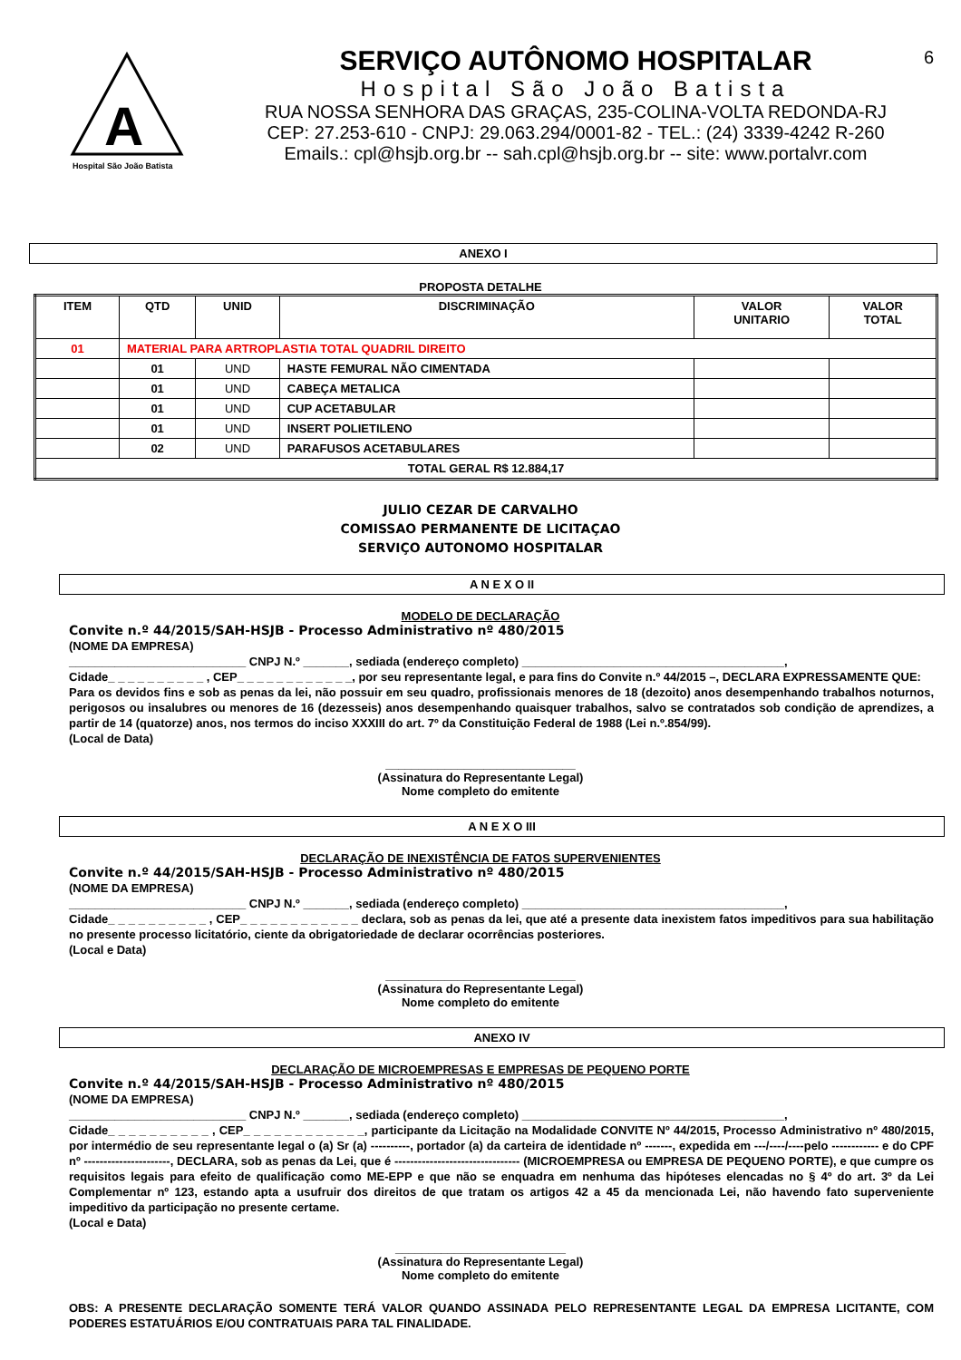A
Hospital São João Batista
SERVIÇO AUTÔNOMO HOSPITALAR
Hospital São João Batista
RUA NOSSA SENHORA DAS GRAÇAS, 235-COLINA-VOLTA REDONDA-RJ
CEP: 27.253-610 - CNPJ: 29.063.294/0001-82 - TEL.: (24) 3339-4242 R-260
Emails.: cpl@hsjb.org.br -- sah.cpl@hsjb.org.br -- site: www.portalvr.com
6
ANEXO I
PROPOSTA DETALHE
| ITEM | QTD | UNID | DISCRIMINAÇÃO | VALOR UNITARIO | VALOR TOTAL |
| --- | --- | --- | --- | --- | --- |
| 01 | MATERIAL PARA ARTROPLASTIA TOTAL QUADRIL DIREITO | | | | |
| | 01 | UND | HASTE FEMURAL NÃO CIMENTADA | | |
| | 01 | UND | CABEÇA METALICA | | |
| | 01 | UND | CUP ACETABULAR | | |
| | 01 | UND | INSERT POLIETILENO | | |
| | 02 | UND | PARAFUSOS ACETABULARES | | |
| TOTAL GERAL R$ 12.884,17 | | | | | |
JULIO CEZAR DE CARVALHO
COMISSAO PERMANENTE DE LICITAÇAO
SERVIÇO AUTONOMO HOSPITALAR
A N E X O II
MODELO DE DECLARAÇÃO
Convite n.º 44/2015/SAH-HSJB - Processo Administrativo nº 480/2015
(NOME DA EMPRESA)
___________________________ CNPJ N.º _______, sediada (endereço completo) ________________________________________,
Cidade_ _ _ _ _ _ _ _ _ _ , CEP_ _ _ _ _ _ _ _ _ _ _ _, por seu representante legal, e para fins do Convite n.º 44/2015 –, DECLARA EXPRESSAMENTE QUE:
Para os devidos fins e sob as penas da lei, não possuir em seu quadro, profissionais menores de 18 (dezoito) anos desempenhando trabalhos noturnos, perigosos ou insalubres ou menores de 16 (dezesseis) anos desempenhando quaisquer trabalhos, salvo se contratados sob condição de aprendizes, a partir de 14 (quatorze) anos, nos termos do inciso XXXIII do art. 7º da Constituição Federal de 1988 (Lei n.º.854/99).
(Local de Data)
_____________________________
(Assinatura do Representante Legal)
Nome completo do emitente
A N E X O III
DECLARAÇÃO DE INEXISTÊNCIA DE FATOS SUPERVENIENTES
Convite n.º 44/2015/SAH-HSJB - Processo Administrativo nº 480/2015
(NOME DA EMPRESA)
___________________________ CNPJ N.º _______, sediada (endereço completo) ________________________________________,
Cidade_ _ _ _ _ _ _ _ _ _ , CEP_ _ _ _ _ _ _ _ _ _ _ _ declara, sob as penas da lei, que até a presente data inexistem fatos impeditivos para sua habilitação no presente processo licitatório, ciente da obrigatoriedade de declarar ocorrências posteriores.
(Local e Data)
_____________________________
(Assinatura do Representante Legal)
Nome completo do emitente
ANEXO IV
DECLARAÇÃO DE MICROEMPRESAS E EMPRESAS DE PEQUENO PORTE
Convite n.º 44/2015/SAH-HSJB - Processo Administrativo nº 480/2015
(NOME DA EMPRESA)
___________________________ CNPJ N.º _______, sediada (endereço completo) ________________________________________,
Cidade_ _ _ _ _ _ _ _ _ _ , CEP_ _ _ _ _ _ _ _ _ _ _ _, participante da Licitação na Modalidade CONVITE Nº 44/2015, Processo Administrativo nº 480/2015, por intermédio de seu representante legal o (a) Sr (a) ----------, portador (a) da carteira de identidade nº -------, expedida em ---/----/----pelo ------------ e do CPF nº ----------------------, DECLARA, sob as penas da Lei, que é -------------------------------- (MICROEMPRESA ou EMPRESA DE PEQUENO PORTE), e que cumpre os requisitos legais para efeito de qualificação como ME-EPP e que não se enquadra em nenhuma das hipóteses elencadas no § 4º do art. 3º da Lei Complementar nº 123, estando apta a usufruir dos direitos de que tratam os artigos 42 a 45 da mencionada Lei, não havendo fato superveniente impeditivo da participação no presente certame.
(Local e Data)
__________________________
(Assinatura do Representante Legal)
Nome completo do emitente
OBS: A PRESENTE DECLARAÇÃO SOMENTE TERÁ VALOR QUANDO ASSINADA PELO REPRESENTANTE LEGAL DA EMPRESA LICITANTE, COM PODERES ESTATUÁRIOS E/OU CONTRATUAIS PARA TAL FINALIDADE.